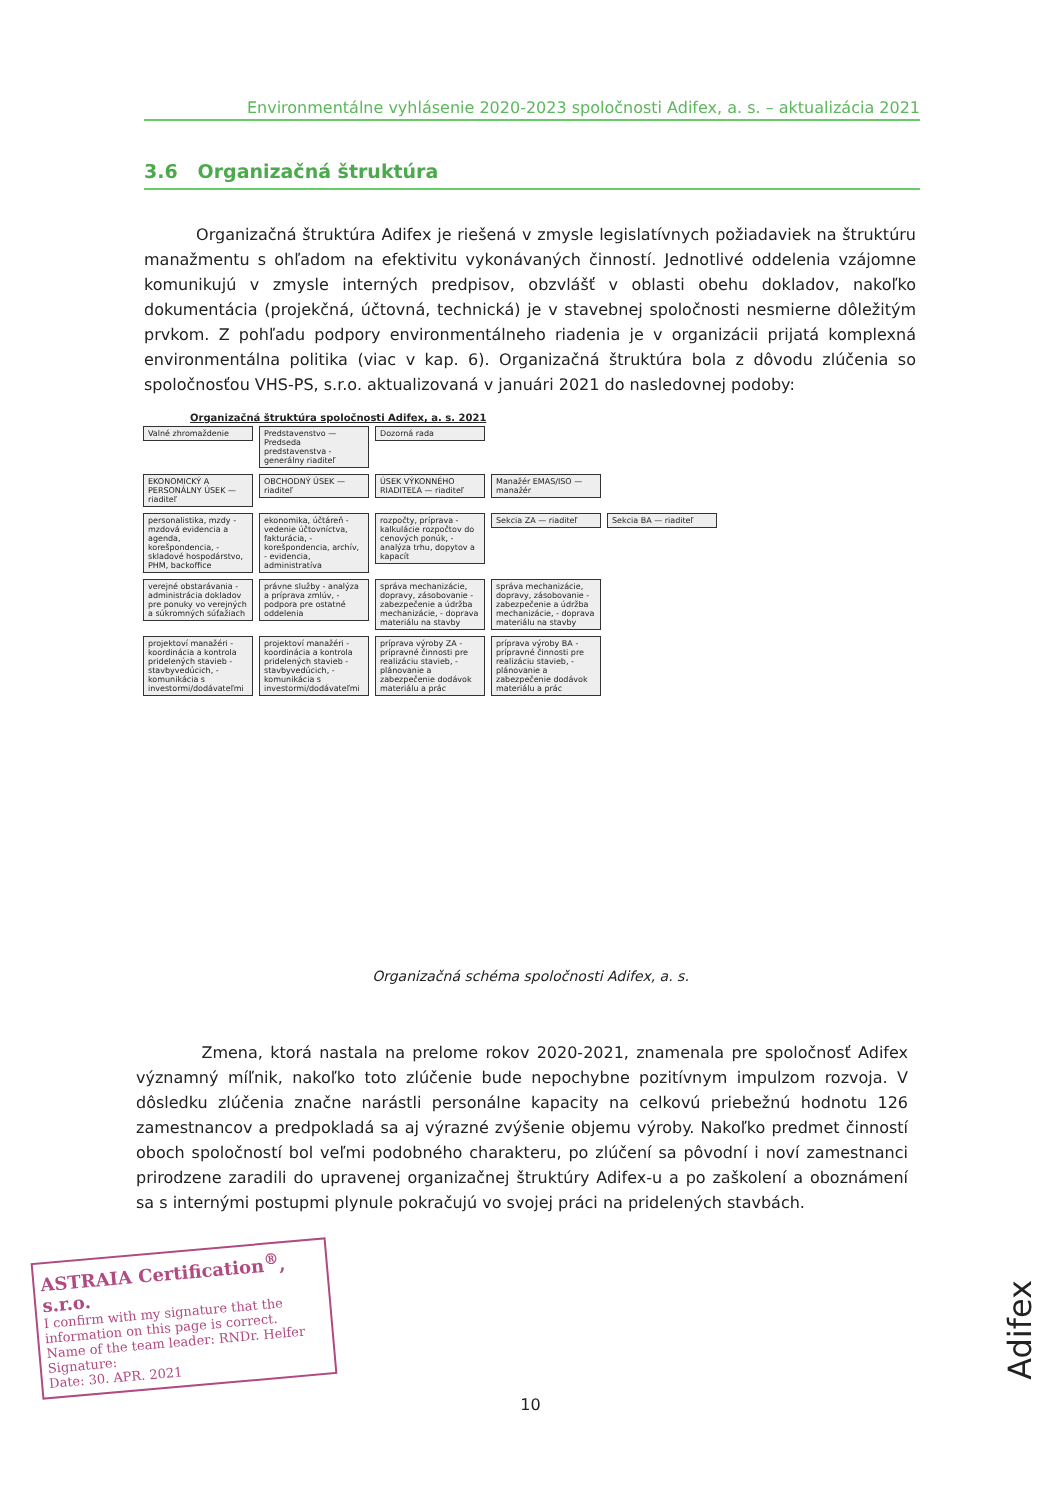Environmentálne vyhlásenie 2020-2023 spoločnosti Adifex, a. s. – aktualizácia 2021
3.6 Organizačná štruktúra
Organizačná štruktúra Adifex je riešená v zmysle legislatívnych požiadaviek na štruktúru manažmentu s ohľadom na efektivitu vykonávaných činností. Jednotlivé oddelenia vzájomne komunikujú v zmysle interných predpisov, obzvlášť v oblasti obehu dokladov, nakoľko dokumentácia (projekčná, účtovná, technická) je v stavebnej spoločnosti nesmierne dôležitým prvkom. Z pohľadu podpory environmentálneho riadenia je v organizácii prijatá komplexná environmentálna politika (viac v kap. 6). Organizačná štruktúra bola z dôvodu zlúčenia so spoločnosťou VHS-PS, s.r.o. aktualizovaná v januári 2021 do nasledovnej podoby:
Organizačná štruktúra spoločnosti Adifex, a. s. 2021
Valné zhromaždenie
Predstavenstvo — Predseda predstavenstva - generálny riaditeľ
Dozorná rada
EKONOMICKÝ A PERSONÁLNY ÚSEK — riaditeľ
OBCHODNÝ ÚSEK — riaditeľ
ÚSEK VÝKONNÉHO RIADITEĽA — riaditeľ
Manažér EMAS/ISO — manažér
personalistika, mzdy - mzdová evidencia a agenda, korešpondencia, - skladové hospodárstvo, PHM, backoffice
ekonomika, účtáreň - vedenie účtovníctva, fakturácia, - korešpondencia, archív, - evidencia, administratíva
rozpočty, príprava - kalkulácie rozpočtov do cenových ponúk, - analýza trhu, dopytov a kapacít
Sekcia ZA — riaditeľ Sekcia BA — riaditeľ
verejné obstarávania - administrácia dokladov pre ponuky vo verejných a súkromných súťažiach
právne služby - analýza a príprava zmlúv, - podpora pre ostatné oddelenia
správa mechanizácie, dopravy, zásobovanie - zabezpečenie a údržba mechanizácie, - doprava materiálu na stavby
správa mechanizácie, dopravy, zásobovanie - zabezpečenie a údržba mechanizácie, - doprava materiálu na stavby
projektoví manažéri - koordinácia a kontrola pridelených stavieb - stavbyvedúcich, - komunikácia s investormi/dodávateľmi
projektoví manažéri - koordinácia a kontrola pridelených stavieb - stavbyvedúcich, - komunikácia s investormi/dodávateľmi
príprava výroby ZA - prípravné činnosti pre realizáciu stavieb, - plánovanie a zabezpečenie dodávok materiálu a prác
príprava výroby BA - prípravné činnosti pre realizáciu stavieb, - plánovanie a zabezpečenie dodávok materiálu a prác
Organizačná schéma spoločnosti Adifex, a. s.
Zmena, ktorá nastala na prelome rokov 2020-2021, znamenala pre spoločnosť Adifex významný míľnik, nakoľko toto zlúčenie bude nepochybne pozitívnym impulzom rozvoja. V dôsledku zlúčenia značne narástli personálne kapacity na celkovú priebežnú hodnotu 126 zamestnancov a predpokladá sa aj výrazné zvýšenie objemu výroby. Nakoľko predmet činností oboch spoločností bol veľmi podobného charakteru, po zlúčení sa pôvodní i noví zamestnanci prirodzene zaradili do upravenej organizačnej štruktúry Adifex-u a po zaškolení a oboznámení sa s internými postupmi plynule pokračujú vo svojej práci na pridelených stavbách.
ASTRAIA Certification<sup>®</sup>, s.r.o.
I confirm with my signature that the information on this page is correct.
Name of the team leader: RNDr. Helfer Signature:
Date: 30. APR. 2021
10
Adifex